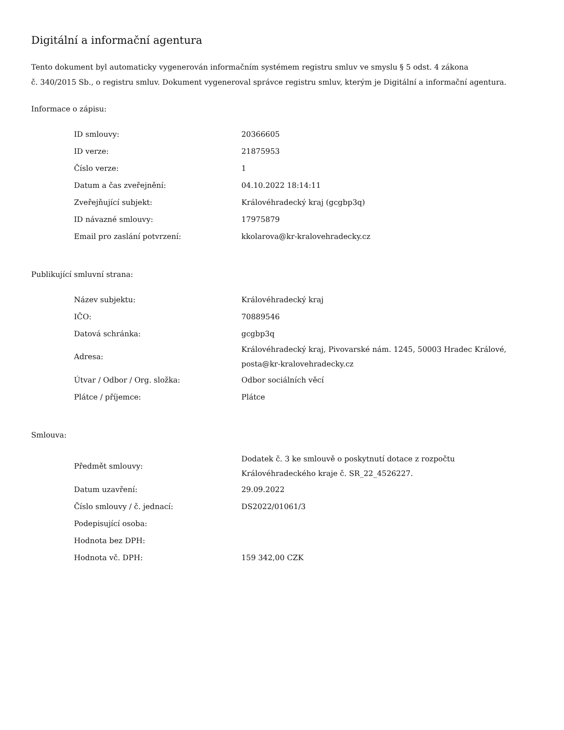Digitální a informační agentura
Tento dokument byl automaticky vygenerován informačním systémem registru smluv ve smyslu § 5 odst. 4 zákona
č. 340/2015 Sb., o registru smluv. Dokument vygeneroval správce registru smluv, kterým je Digitální a informační agentura.
Informace o zápisu:
| ID smlouvy: | 20366605 |
| ID verze: | 21875953 |
| Číslo verze: | 1 |
| Datum a čas zveřejnění: | 04.10.2022 18:14:11 |
| Zveřejňující subjekt: | Královéhradecký kraj (gcgbp3q) |
| ID návazné smlouvy: | 17975879 |
| Email pro zaslání potvrzení: | kkolarova@kr-kralovehradecky.cz |
Publikující smluvní strana:
| Název subjektu: | Královéhradecký kraj |
| IČO: | 70889546 |
| Datová schránka: | gcgbp3q |
| Adresa: | Královéhradecký kraj, Pivovarské nám. 1245, 50003 Hradec Králové, posta@kr-kralovehradecky.cz |
| Útvar / Odbor / Org. složka: | Odbor sociálních věcí |
| Plátce / příjemce: | Plátce |
Smlouva:
| Předmět smlouvy: | Dodatek č. 3 ke smlouvě o poskytnutí dotace z rozpočtu Královéhradeckého kraje č. SR_22_4526227. |
| Datum uzavření: | 29.09.2022 |
| Číslo smlouvy / č. jednací: | DS2022/01061/3 |
| Podepisující osoba: | |
| Hodnota bez DPH: | |
| Hodnota vč. DPH: | 159 342,00 CZK |